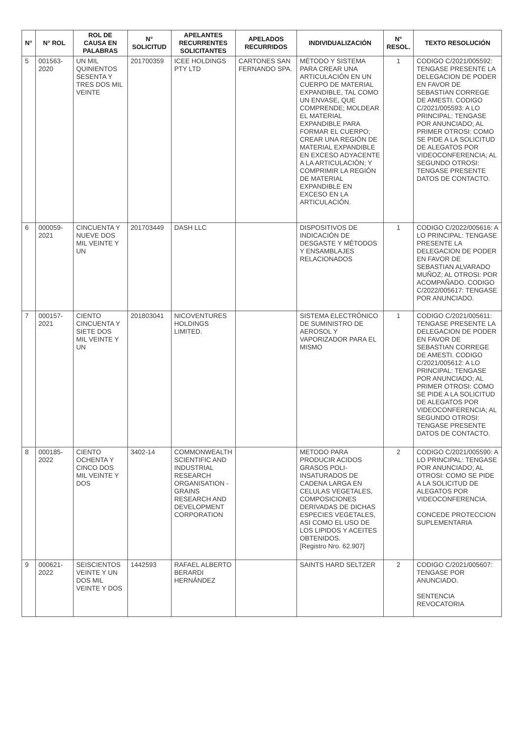| N° | N° ROL | ROL DE CAUSA EN PALABRAS | N° SOLICITUD | APELANTES RECURRENTES SOLICITANTES | APELADOS RECURRIDOS | INDIVIDUALIZACIÓN | N° RESOL. | TEXTO RESOLUCIÓN |
| --- | --- | --- | --- | --- | --- | --- | --- | --- |
| 5 | 001563-2020 | UN MIL QUINIENTOS SESENTA Y TRES DOS MIL VEINTE | 201700359 | ICEE HOLDINGS PTY LTD | CARTONES SAN FERNANDO SPA. | MÉTODO Y SISTEMA PARA CREAR UNA ARTICULACIÓN EN UN CUERPO DE MATERIAL EXPANDIBLE, TAL COMO UN ENVASE, QUE COMPRENDE; MOLDEAR EL MATERIAL EXPANDIBLE PARA FORMAR EL CUERPO; CREAR UNA REGIÓN DE MATERIAL EXPANDIBLE EN EXCESO ADYACENTE A LA ARTICULACIÓN; Y COMPRIMIR LA REGIÓN DE MATERIAL EXPANDIBLE EN EXCESO EN LA ARTICULACIÓN. | 1 | CODIGO C/2021/005592: TENGASE PRESENTE LA DELEGACION DE PODER EN FAVOR DE SEBASTIAN CORREGE DE AMESTI. CODIGO C/2021/005593: A LO PRINCIPAL: TENGASE POR ANUNCIADO; AL PRIMER OTROSI: COMO SE PIDE A LA SOLICITUD DE ALEGATOS POR VIDEOCONFERENCIA; AL SEGUNDO OTROSI: TENGASE PRESENTE DATOS DE CONTACTO. |
| 6 | 000059-2021 | CINCUENTA Y NUEVE DOS MIL VEINTE Y UN | 201703449 | DASH LLC | | DISPOSITIVOS DE INDICACIÓN DE DESGASTE Y MÉTODOS Y ENSAMBLAJES RELACIONADOS | 1 | CODIGO C/2022/005616: A LO PRINCIPAL: TENGASE PRESENTE LA DELEGACION DE PODER EN FAVOR DE SEBASTIAN ALVARADO MUÑOZ; AL OTROSI: POR ACOMPAÑADO. CODIGO C/2022/005617: TENGASE POR ANUNCIADO. |
| 7 | 000157-2021 | CIENTO CINCUENTA Y SIETE DOS MIL VEINTE Y UN | 201803041 | NICOVENTURES HOLDINGS LIMITED. | | SISTEMA ELECTRÓNICO DE SUMINISTRO DE AEROSOL Y VAPORIZADOR PARA EL MISMO | 1 | CODIGO C/2021/005611: TENGASE PRESENTE LA DELEGACION DE PODER EN FAVOR DE SEBASTIAN CORREGE DE AMESTI. CODIGO C/2021/005612: A LO PRINCIPAL: TENGASE POR ANUNCIADO; AL PRIMER OTROSI: COMO SE PIDE A LA SOLICITUD DE ALEGATOS POR VIDEOCONFERENCIA; AL SEGUNDO OTROSI: TENGASE PRESENTE DATOS DE CONTACTO. |
| 8 | 000185-2022 | CIENTO OCHENTA Y CINCO DOS MIL VEINTE Y DOS | 3402-14 | COMMONWEALTH SCIENTIFIC AND INDUSTRIAL RESEARCH ORGANISATION - GRAINS RESEARCH AND DEVELOPMENT CORPORATION | | METODO PARA PRODUCIR ACIDOS GRASOS POLI-INSATURADOS DE CADENA LARGA EN CELULAS VEGETALES, COMPOSICIONES DERIVADAS DE DICHAS ESPECIES VEGETALES, ASI COMO EL USO DE LOS LIPIDOS Y ACEITES OBTENIDOS. [Registro Nro. 62.907] | 2 | CODIGO C/2021/005590: A LO PRINCIPAL: TENGASE POR ANUNCIADO; AL OTROSI: COMO SE PIDE A LA SOLICITUD DE ALEGATOS POR VIDEOCONFERENCIA. CONCEDE PROTECCION SUPLEMENTARIA |
| 9 | 000621-2022 | SEISCIENTOS VEINTE Y UN DOS MIL VEINTE Y DOS | 1442593 | RAFAEL ALBERTO BERARDI HERNÁNDEZ | | SAINTS HARD SELTZER | 2 | CODIGO C/2021/005607: TENGASE POR ANUNCIADO. SENTENCIA REVOCATORIA |